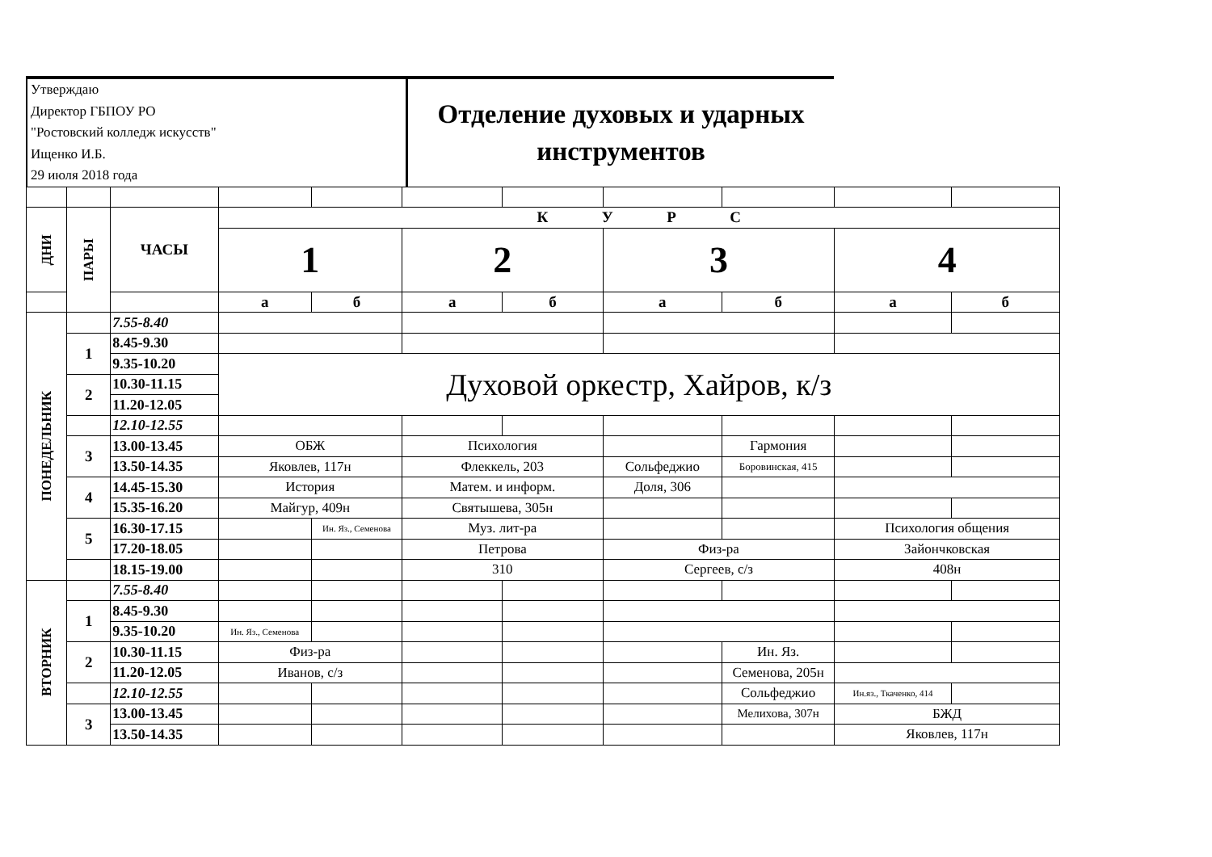Утверждаю
Директор ГБПОУ РО
"Ростовский колледж искусств"
Ищенко И.Б.
29 июля 2018 года
Отделение духовых и ударных
инструментов
| ДНИ | ПАРЫ | ЧАСЫ | К У Р С | | | | | | | |
| | | | 1 | | 2 | | 3 | | 4 | |
| | | | а | б | а | б | а | б | а | б |
| ПОНЕДЕЛЬНИК | | 7.55-8.40 | | | | | | | | |
| | 1 | 8.45-9.30 | | | | | | | | |
| | | 9.35-10.20 | Духовой оркестр, Хайров, к/з | | | | | | | |
| | 2 | 10.30-11.15 | | | | | | | | |
| | | 11.20-12.05 | | | | | | | | |
| | | 12.10-12.55 | | | | | | | | |
| | 3 | 13.00-13.45 | ОБЖ | | Психология | | | Гармония | | |
| | | 13.50-14.35 | Яковлев, 117н | | Флеккель, 203 | | Сольфеджио | Боровинская, 415 | | |
| | 4 | 14.45-15.30 | История | | Матем. и информ. | | Доля, 306 | | | |
| | | 15.35-16.20 | Майгур, 409н | | Святышева, 305н | | | | | |
| | 5 | 16.30-17.15 | | Ин. Яз., Семенова | Муз. лит-ра | | | | Психология общения | |
| | | 17.20-18.05 | | | Петрова | | Физ-ра | | Зайончковская | |
| | | 18.15-19.00 | | | 310 | | Сергеев, с/з | | 408н | |
| ВТОРНИК | | 7.55-8.40 | | | | | | | | |
| | 1 | 8.45-9.30 | | | | | | | | |
| | | 9.35-10.20 | Ин. Яз., Семенова | | | | | | | |
| | 2 | 10.30-11.15 | Физ-ра | | | | | Ин. Яз. | | |
| | | 11.20-12.05 | Иванов, с/з | | | | | Семенова, 205н | | |
| | | 12.10-12.55 | | | | | | Сольфеджио | Ин.яз., Ткаченко, 414 | |
| | 3 | 13.00-13.45 | | | | | | Мелихова, 307н | БЖД | |
| | | 13.50-14.35 | | | | | | | Яковлев, 117н | |